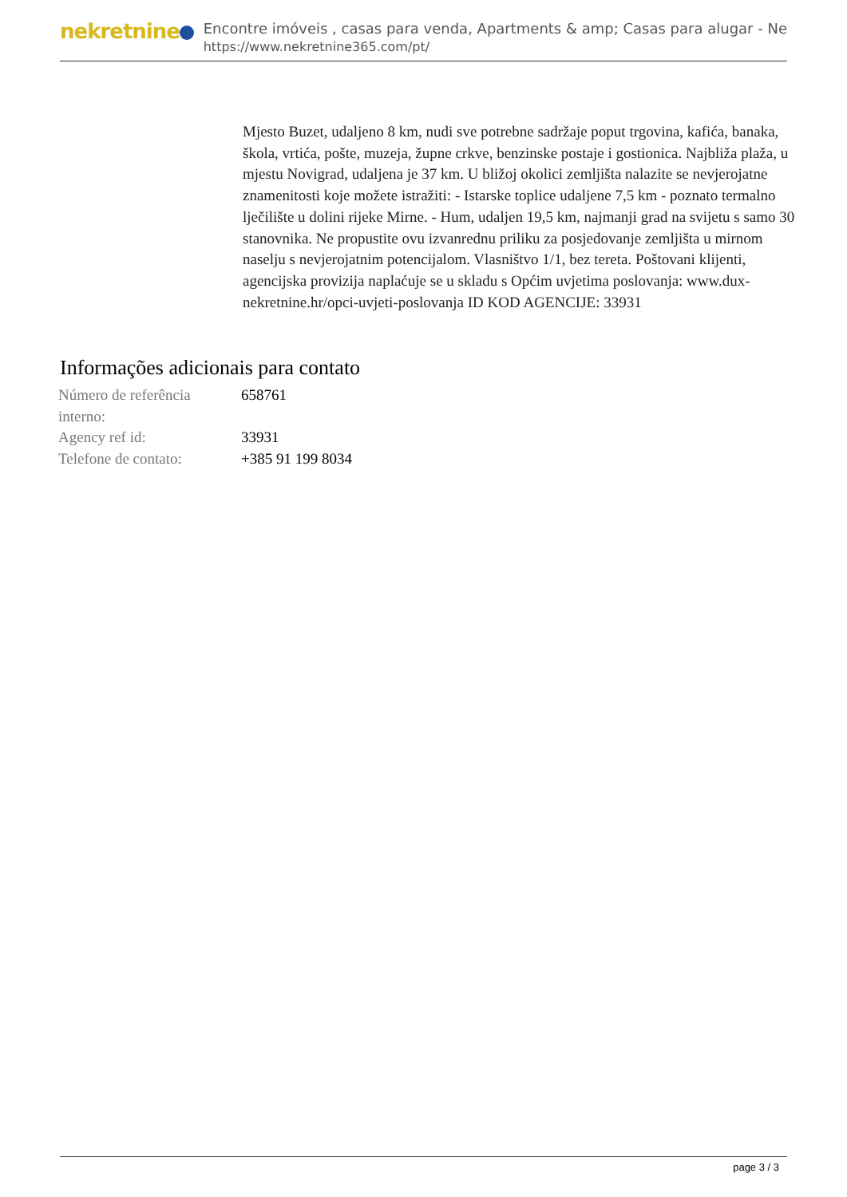nekretnine
Encontre imóveis , casas para venda, Apartments & amp; Casas para alugar - Ne
https://www.nekretnine365.com/pt/
Mjesto Buzet, udaljeno 8 km, nudi sve potrebne sadržaje poput trgovina, kafića, banaka, škola, vrtića, pošte, muzeja, župne crkve, benzinske postaje i gostionica. Najbliža plaža, u mjestu Novigrad, udaljena je 37 km. U bližoj okolici zemljišta nalazite se nevjerojatne znamenitosti koje možete istražiti: - Istarske toplice udaljene 7,5 km - poznato termalno lječilište u dolini rijeke Mirne. - Hum, udaljen 19,5 km, najmanji grad na svijetu s samo 30 stanovnika. Ne propustite ovu izvanrednu priliku za posjedovanje zemljišta u mirnom naselju s nevjerojatnim potencijalom. Vlasništvo 1/1, bez tereta. Poštovani klijenti, agencijska provizija naplaćuje se u skladu s Općim uvjetima poslovanja: www.dux-nekretnine.hr/opci-uvjeti-poslovanja ID KOD AGENCIJE: 33931
Informações adicionais para contato
| Número de referência interno: | 658761 |
| Agency ref id: | 33931 |
| Telefone de contato: | +385 91 199 8034 |
page 3 / 3